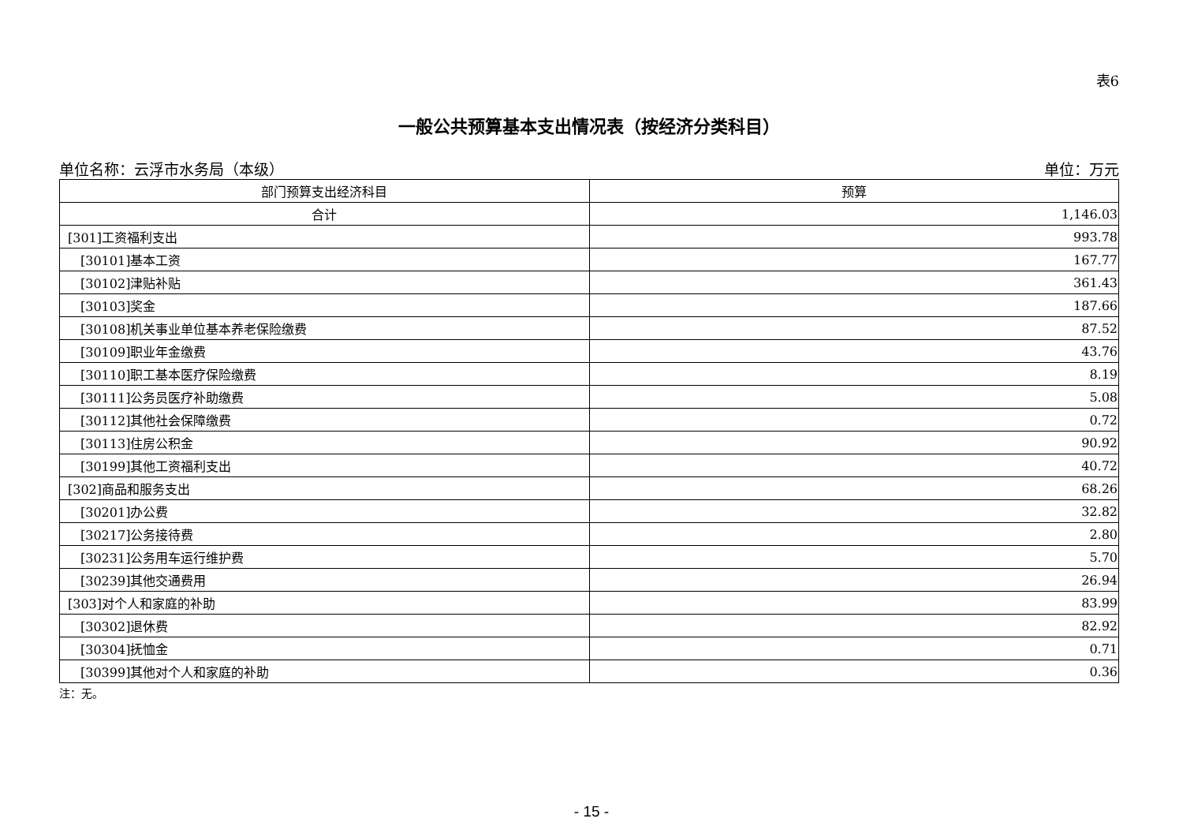表6
一般公共预算基本支出情况表（按经济分类科目）
单位名称：云浮市水务局（本级） 单位：万元
| 部门预算支出经济科目 | 预算 |
| --- | --- |
| 合计 | 1,146.03 |
| [301]工资福利支出 | 993.78 |
| [30101]基本工资 | 167.77 |
| [30102]津贴补贴 | 361.43 |
| [30103]奖金 | 187.66 |
| [30108]机关事业单位基本养老保险缴费 | 87.52 |
| [30109]职业年金缴费 | 43.76 |
| [30110]职工基本医疗保险缴费 | 8.19 |
| [30111]公务员医疗补助缴费 | 5.08 |
| [30112]其他社会保障缴费 | 0.72 |
| [30113]住房公积金 | 90.92 |
| [30199]其他工资福利支出 | 40.72 |
| [302]商品和服务支出 | 68.26 |
| [30201]办公费 | 32.82 |
| [30217]公务接待费 | 2.80 |
| [30231]公务用车运行维护费 | 5.70 |
| [30239]其他交通费用 | 26.94 |
| [303]对个人和家庭的补助 | 83.99 |
| [30302]退休费 | 82.92 |
| [30304]抚恤金 | 0.71 |
| [30399]其他对个人和家庭的补助 | 0.36 |
注：无。
- 15 -